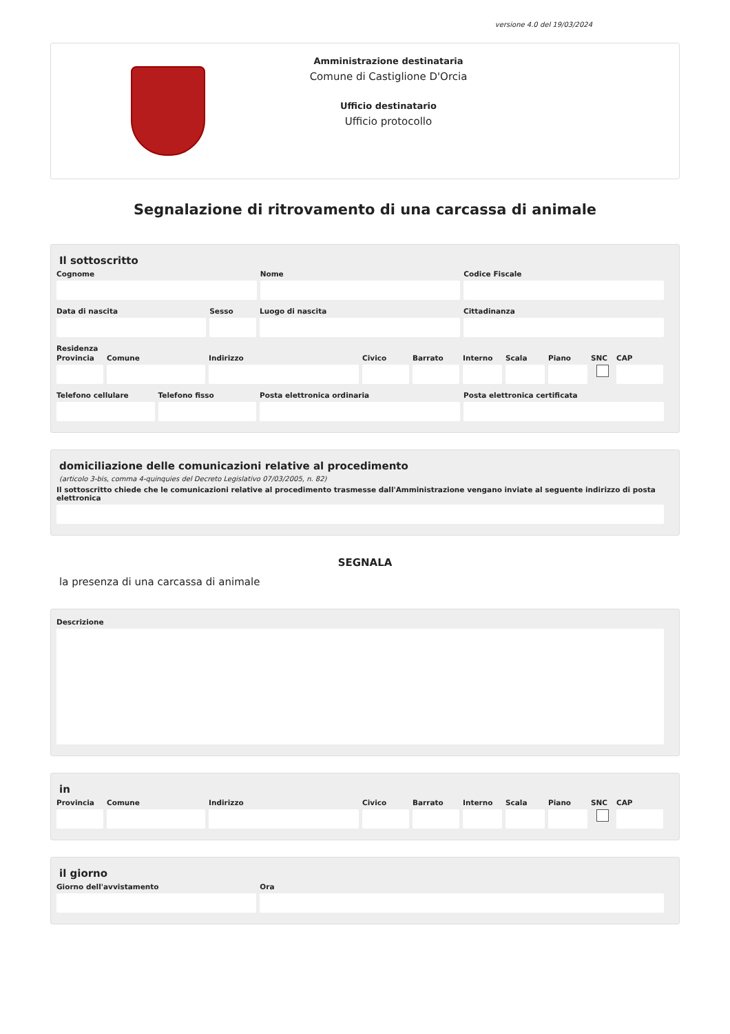versione 4.0 del 19/03/2024
Amministrazione destinataria
Comune di Castiglione D'Orcia
Ufficio destinatario
Ufficio protocollo
Segnalazione di ritrovamento di una carcassa di animale
Il sottoscritto
Cognome Nome Codice Fiscale
Data di nascita Sesso Luogo di nascita Cittadinanza
Residenza
Provincia Comune Indirizzo Civico Barrato Interno Scala Piano SNC CAP
Telefono cellulare Telefono fisso Posta elettronica ordinaria Posta elettronica certificata
domiciliazione delle comunicazioni relative al procedimento
(articolo 3-bis, comma 4-quinquies del Decreto Legislativo 07/03/2005, n. 82)
Il sottoscritto chiede che le comunicazioni relative al procedimento trasmesse dall'Amministrazione vengano inviate al seguente indirizzo di posta elettronica
SEGNALA
la presenza di una carcassa di animale
Descrizione
in
Provincia Comune Indirizzo Civico Barrato Interno Scala Piano SNC CAP
il giorno
Giorno dell'avvistamento Ora